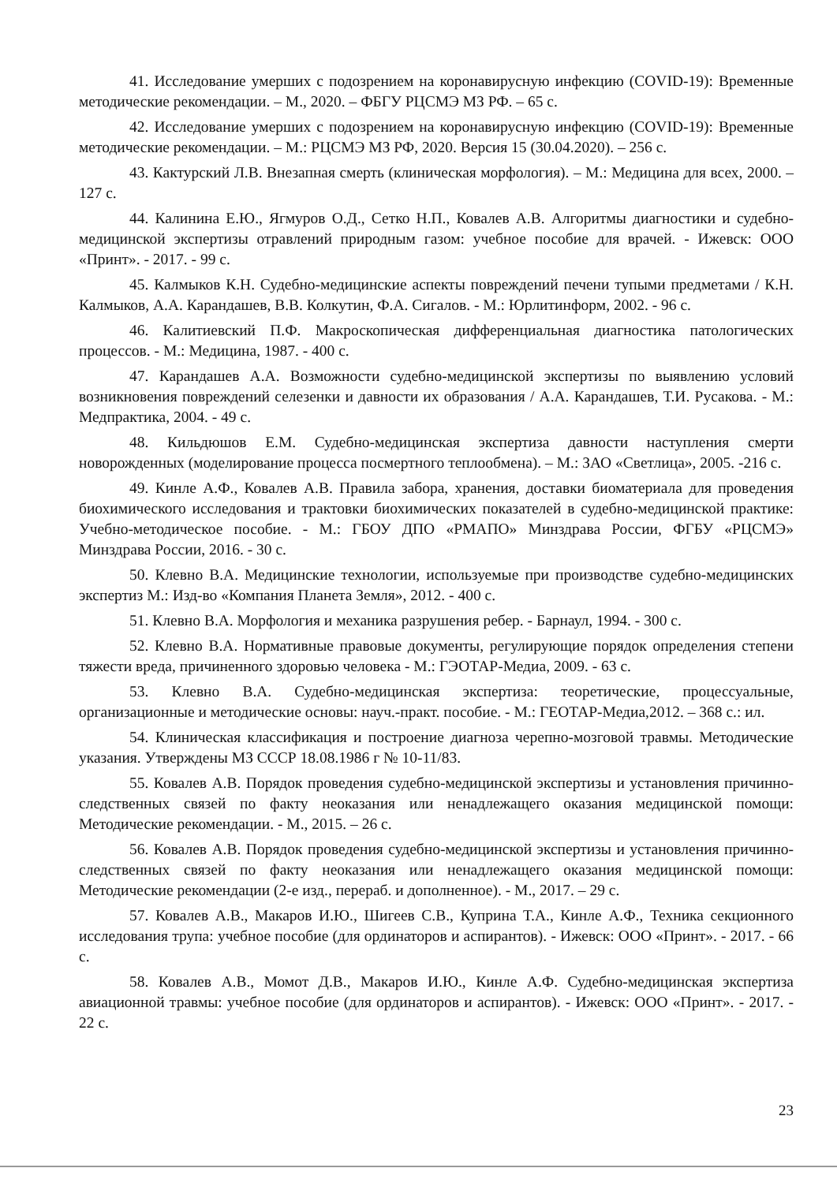41. Исследование умерших с подозрением на коронавирусную инфекцию (COVID-19): Временные методические рекомендации. – М., 2020. – ФБГУ РЦСМЭ МЗ РФ. – 65 с.
42. Исследование умерших с подозрением на коронавирусную инфекцию (COVID-19): Временные методические рекомендации. – М.: РЦСМЭ МЗ РФ, 2020. Версия 15 (30.04.2020). – 256 с.
43. Кактурский Л.В. Внезапная смерть (клиническая морфология). – М.: Медицина для всех, 2000. – 127 с.
44. Калинина Е.Ю., Ягмуров О.Д., Сетко Н.П., Ковалев А.В. Алгоритмы диагностики и судебно-медицинской экспертизы отравлений природным газом: учебное пособие для врачей. - Ижевск: ООО «Принт». - 2017. - 99 с.
45. Калмыков К.Н. Судебно-медицинские аспекты повреждений печени тупыми предметами / К.Н. Калмыков, А.А. Карандашев, В.В. Колкутин, Ф.А. Сигалов. - М.: Юрлитинформ, 2002. - 96 с.
46. Калитиевский П.Ф. Макроскопическая дифференциальная диагностика патологических процессов. - М.: Медицина, 1987. - 400 с.
47. Карандашев А.А. Возможности судебно-медицинской экспертизы по выявлению условий возникновения повреждений селезенки и давности их образования / А.А. Карандашев, Т.И. Русакова. - М.: Медпрактика, 2004. - 49 с.
48. Кильдюшов Е.М. Судебно-медицинская экспертиза давности наступления смерти новорожденных (моделирование процесса посмертного теплообмена). – М.: ЗАО «Светлица», 2005. -216 с.
49. Кинле А.Ф., Ковалев А.В. Правила забора, хранения, доставки биоматериала для проведения биохимического исследования и трактовки биохимических показателей в судебно-медицинской практике: Учебно-методическое пособие. - М.: ГБОУ ДПО «РМАПО» Минздрава России, ФГБУ «РЦСМЭ» Минздрава России, 2016. - 30 с.
50. Клевно В.А. Медицинские технологии, используемые при производстве судебно-медицинских экспертиз М.: Изд-во «Компания Планета Земля», 2012. - 400 с.
51. Клевно В.А. Морфология и механика разрушения ребер. - Барнаул, 1994. - 300 с.
52. Клевно В.А. Нормативные правовые документы, регулирующие порядок определения степени тяжести вреда, причиненного здоровью человека - М.: ГЭОТАР-Медиа, 2009. - 63 с.
53. Клевно В.А. Судебно-медицинская экспертиза: теоретические, процессуальные, организационные и методические основы: науч.-практ. пособие. - М.: ГЕОТАР-Медиа,2012. – 368 с.: ил.
54. Клиническая классификация и построение диагноза черепно-мозговой травмы. Методические указания. Утверждены МЗ СССР 18.08.1986 г № 10-11/83.
55. Ковалев А.В. Порядок проведения судебно-медицинской экспертизы и установления причинно-следственных связей по факту неоказания или ненадлежащего оказания медицинской помощи: Методические рекомендации. - М., 2015. – 26 с.
56. Ковалев А.В. Порядок проведения судебно-медицинской экспертизы и установления причинно-следственных связей по факту неоказания или ненадлежащего оказания медицинской помощи: Методические рекомендации (2-е изд., перераб. и дополненное). - М., 2017. – 29 с.
57. Ковалев А.В., Макаров И.Ю., Шигеев С.В., Куприна Т.А., Кинле А.Ф., Техника секционного исследования трупа: учебное пособие (для ординаторов и аспирантов). - Ижевск: ООО «Принт». - 2017. - 66 с.
58. Ковалев А.В., Момот Д.В., Макаров И.Ю., Кинле А.Ф. Судебно-медицинская экспертиза авиационной травмы: учебное пособие (для ординаторов и аспирантов). - Ижевск: ООО «Принт». - 2017. - 22 с.
23